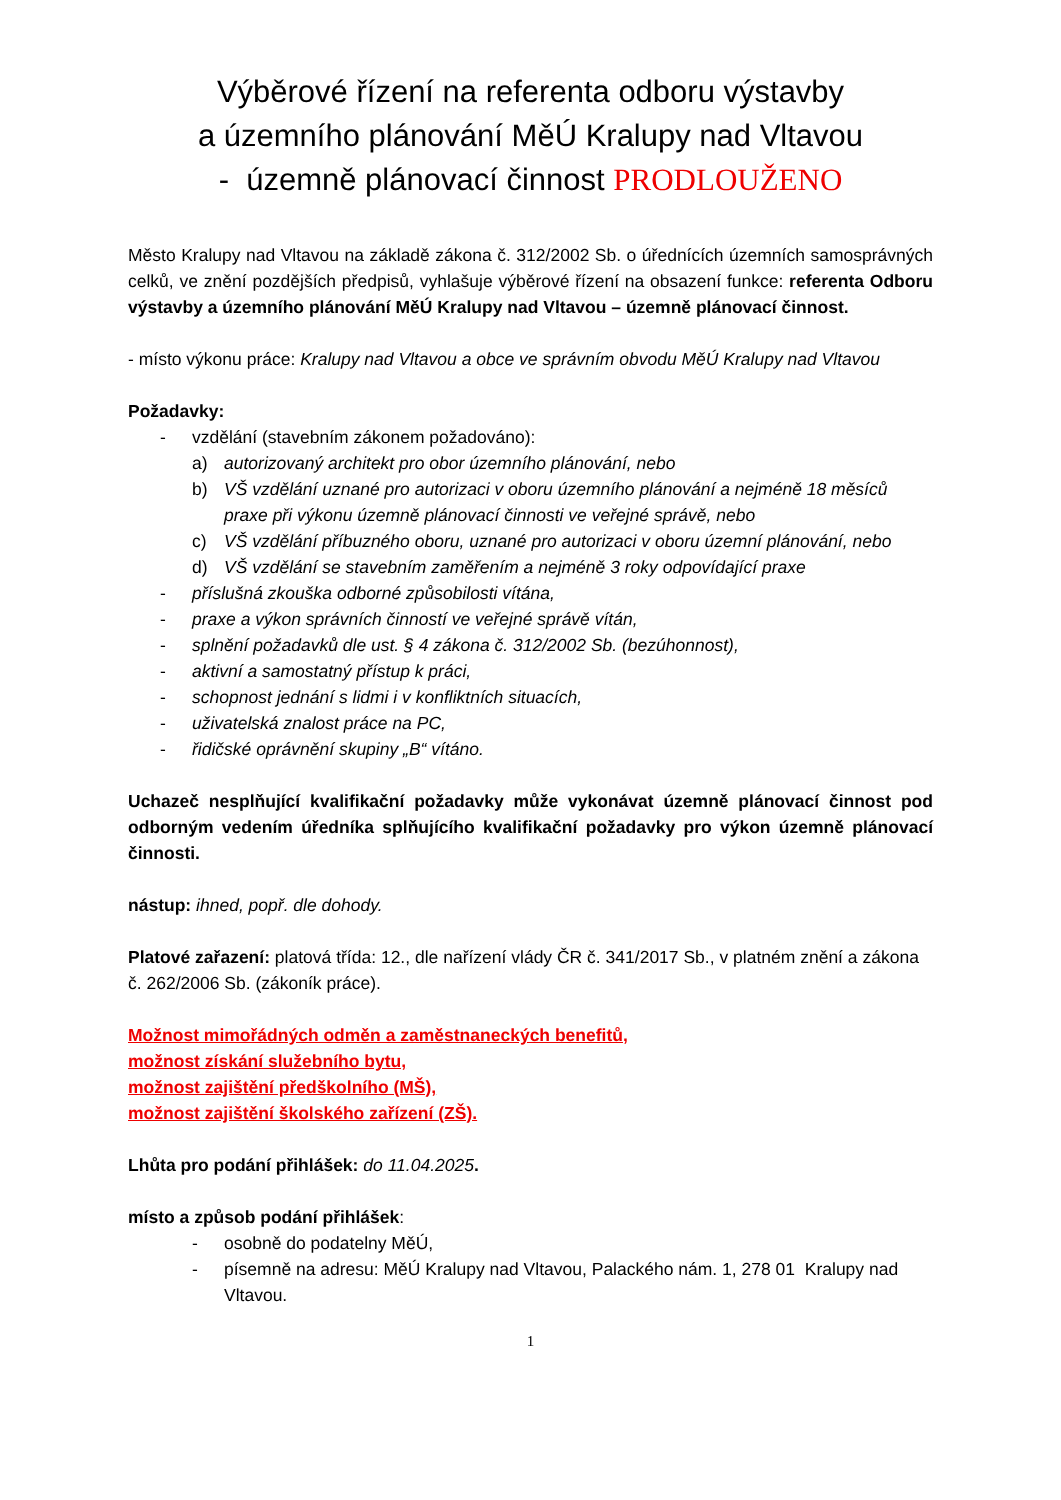Výběrové řízení na referenta odboru výstavby
a územního plánování MěÚ Kralupy nad Vltavou
- územně plánovací činnost PRODLOUŽENO
Město Kralupy nad Vltavou na základě zákona č. 312/2002 Sb. o úřednících územních samosprávných celků, ve znění pozdějších předpisů, vyhlašuje výběrové řízení na obsazení funkce: referenta Odboru výstavby a územního plánování MěÚ Kralupy nad Vltavou – územně plánovací činnost.
- místo výkonu práce: Kralupy nad Vltavou a obce ve správním obvodu MěÚ Kralupy nad Vltavou
Požadavky:
- vzdělání (stavebním zákonem požadováno):
a) autorizovaný architekt pro obor územního plánování, nebo
b) VŠ vzdělání uznané pro autorizaci v oboru územního plánování a nejméně 18 měsíců praxe při výkonu územně plánovací činnosti ve veřejné správě, nebo
c) VŠ vzdělání příbuzného oboru, uznané pro autorizaci v oboru územní plánování, nebo
d) VŠ vzdělání se stavebním zaměřením a nejméně 3 roky odpovídající praxe
- příslušná zkouška odborné způsobilosti vítána,
- praxe a výkon správních činností ve veřejné správě vítán,
- splnění požadavků dle ust. § 4 zákona č. 312/2002 Sb. (bezúhonnost),
- aktivní a samostatný přístup k práci,
- schopnost jednání s lidmi i v konfliktních situacích,
- uživatelská znalost práce na PC,
- řidičské oprávnění skupiny „B“ vítáno.
Uchazeč nesplňující kvalifikační požadavky může vykonávat územně plánovací činnost pod odborným vedením úředníka splňujícího kvalifikační požadavky pro výkon územně plánovací činnosti.
nástup: ihned, popř. dle dohody.
Platové zařazení: platová třída: 12., dle nařízení vlády ČR č. 341/2017 Sb., v platném znění a zákona č. 262/2006 Sb. (zákoník práce).
Možnost mimořádných odměn a zaměstnaneckých benefitů,
možnost získání služebního bytu,
možnost zajištění předškolního (MŠ),
možnost zajištění školského zařízení (ZŠ).
Lhůta pro podání přihlášek: do 11.04.2025.
místo a způsob podání přihlášek:
- osobně do podatelny MěÚ,
- písemně na adresu: MěÚ Kralupy nad Vltavou, Palackého nám. 1, 278 01 Kralupy nad Vltavou.
1